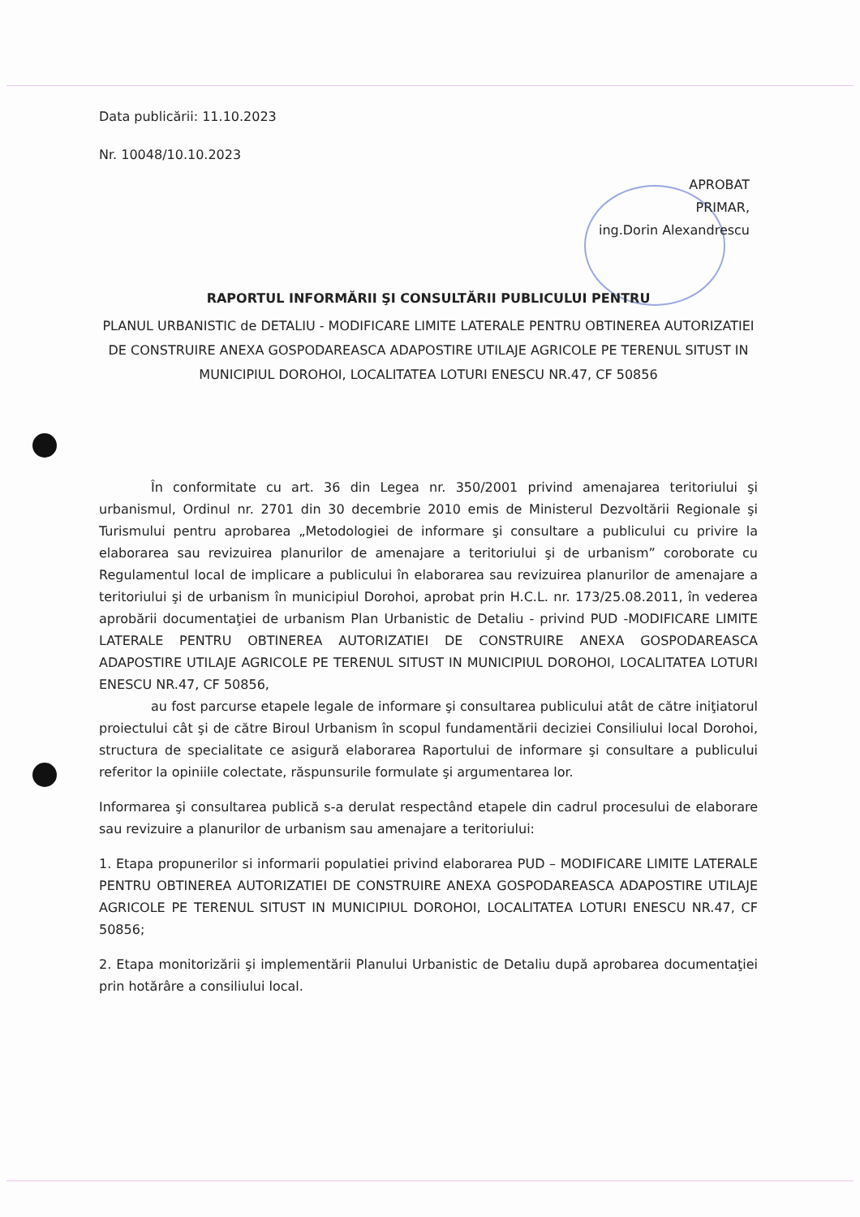Data publicării: 11.10.2023
Nr. 10048/10.10.2023
APROBAT
PRIMAR,
ing.Dorin Alexandrescu
RAPORTUL INFORMĂRII ŞI CONSULTĂRII PUBLICULUI PENTRU
PLANUL URBANISTIC de DETALIU - MODIFICARE LIMITE LATERALE PENTRU OBTINEREA AUTORIZATIEI DE CONSTRUIRE ANEXA GOSPODAREASCA ADAPOSTIRE UTILAJE AGRICOLE PE TERENUL SITUST IN MUNICIPIUL DOROHOI, LOCALITATEA LOTURI ENESCU NR.47, CF 50856
În conformitate cu art. 36 din Legea nr. 350/2001 privind amenajarea teritoriului şi urbanismul, Ordinul nr. 2701 din 30 decembrie 2010 emis de Ministerul Dezvoltării Regionale şi Turismului pentru aprobarea „Metodologiei de informare şi consultare a publicului cu privire la elaborarea sau revizuirea planurilor de amenajare a teritoriului şi de urbanism” coroborate cu Regulamentul local de implicare a publicului în elaborarea sau revizuirea planurilor de amenajare a teritoriului şi de urbanism în municipiul Dorohoi, aprobat prin H.C.L. nr. 173/25.08.2011, în vederea aprobării documentaţiei de urbanism Plan Urbanistic de Detaliu - privind PUD -MODIFICARE LIMITE LATERALE PENTRU OBTINEREA AUTORIZATIEI DE CONSTRUIRE ANEXA GOSPODAREASCA ADAPOSTIRE UTILAJE AGRICOLE PE TERENUL SITUST IN MUNICIPIUL DOROHOI, LOCALITATEA LOTURI ENESCU NR.47, CF 50856,
au fost parcurse etapele legale de informare şi consultarea publicului atât de către iniţiatorul proiectului cât şi de către Biroul Urbanism în scopul fundamentării deciziei Consiliului local Dorohoi, structura de specialitate ce asigură elaborarea Raportului de informare şi consultare a publicului referitor la opiniile colectate, răspunsurile formulate şi argumentarea lor.
Informarea şi consultarea publică s-a derulat respectând etapele din cadrul procesului de elaborare sau revizuire a planurilor de urbanism sau amenajare a teritoriului:
1. Etapa propunerilor si informarii populatiei privind elaborarea PUD – MODIFICARE LIMITE LATERALE PENTRU OBTINEREA AUTORIZATIEI DE CONSTRUIRE ANEXA GOSPODAREASCA ADAPOSTIRE UTILAJE AGRICOLE PE TERENUL SITUST IN MUNICIPIUL DOROHOI, LOCALITATEA LOTURI ENESCU NR.47, CF 50856;
2. Etapa monitorizării şi implementării Planului Urbanistic de Detaliu după aprobarea documentaţiei prin hotărâre a consiliului local.